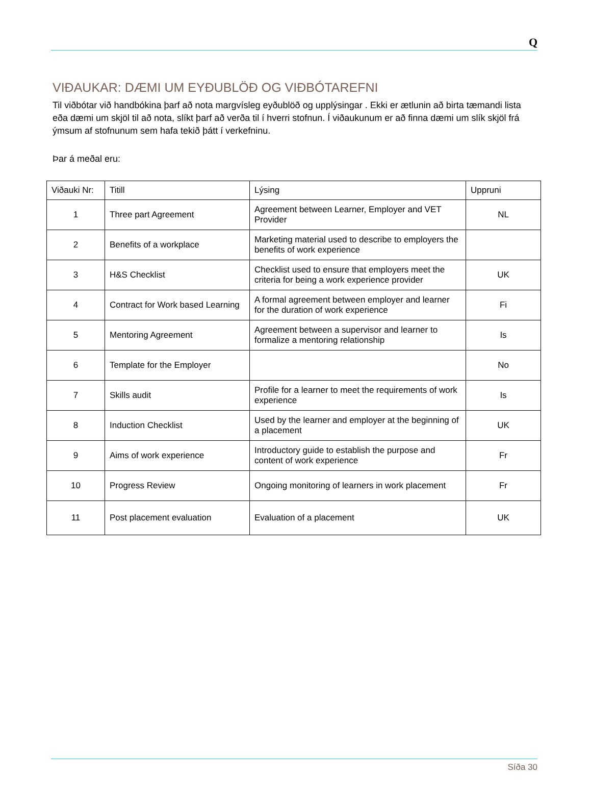Q
VIÐAUKAR: DÆMI UM EYÐUBLÖÐ OG VIÐBÓTAREFNI
Til viðbótar við handbókina þarf að nota margvísleg eyðublöð og upplýsingar . Ekki er ætlunin að birta tæmandi lista eða dæmi um skjöl til að nota, slíkt þarf að verða til í hverri stofnun. Í viðaukunum er að finna dæmi um slík skjöl frá ýmsum af stofnunum sem hafa tekið þátt í verkefninu.
Þar á meðal eru:
| Viðauki Nr: | Titill | Lýsing | Uppruni |
| --- | --- | --- | --- |
| 1 | Three part Agreement | Agreement between Learner, Employer and VET Provider | NL |
| 2 | Benefits of a workplace | Marketing material used to describe to employers the benefits of work experience | |
| 3 | H&S Checklist | Checklist used to ensure that employers meet the criteria for being a work experience provider | UK |
| 4 | Contract for Work based Learning | A formal agreement between employer and learner for the duration of work experience | Fi |
| 5 | Mentoring Agreement | Agreement between a supervisor and learner to formalize a mentoring relationship | Is |
| 6 | Template for the Employer | | No |
| 7 | Skills audit | Profile for a learner to meet the requirements of work experience | Is |
| 8 | Induction Checklist | Used by the learner and employer at the beginning of a placement | UK |
| 9 | Aims of work experience | Introductory guide to establish the purpose and content of work experience | Fr |
| 10 | Progress Review | Ongoing monitoring of learners in work placement | Fr |
| 11 | Post placement evaluation | Evaluation of a placement | UK |
Síða 30